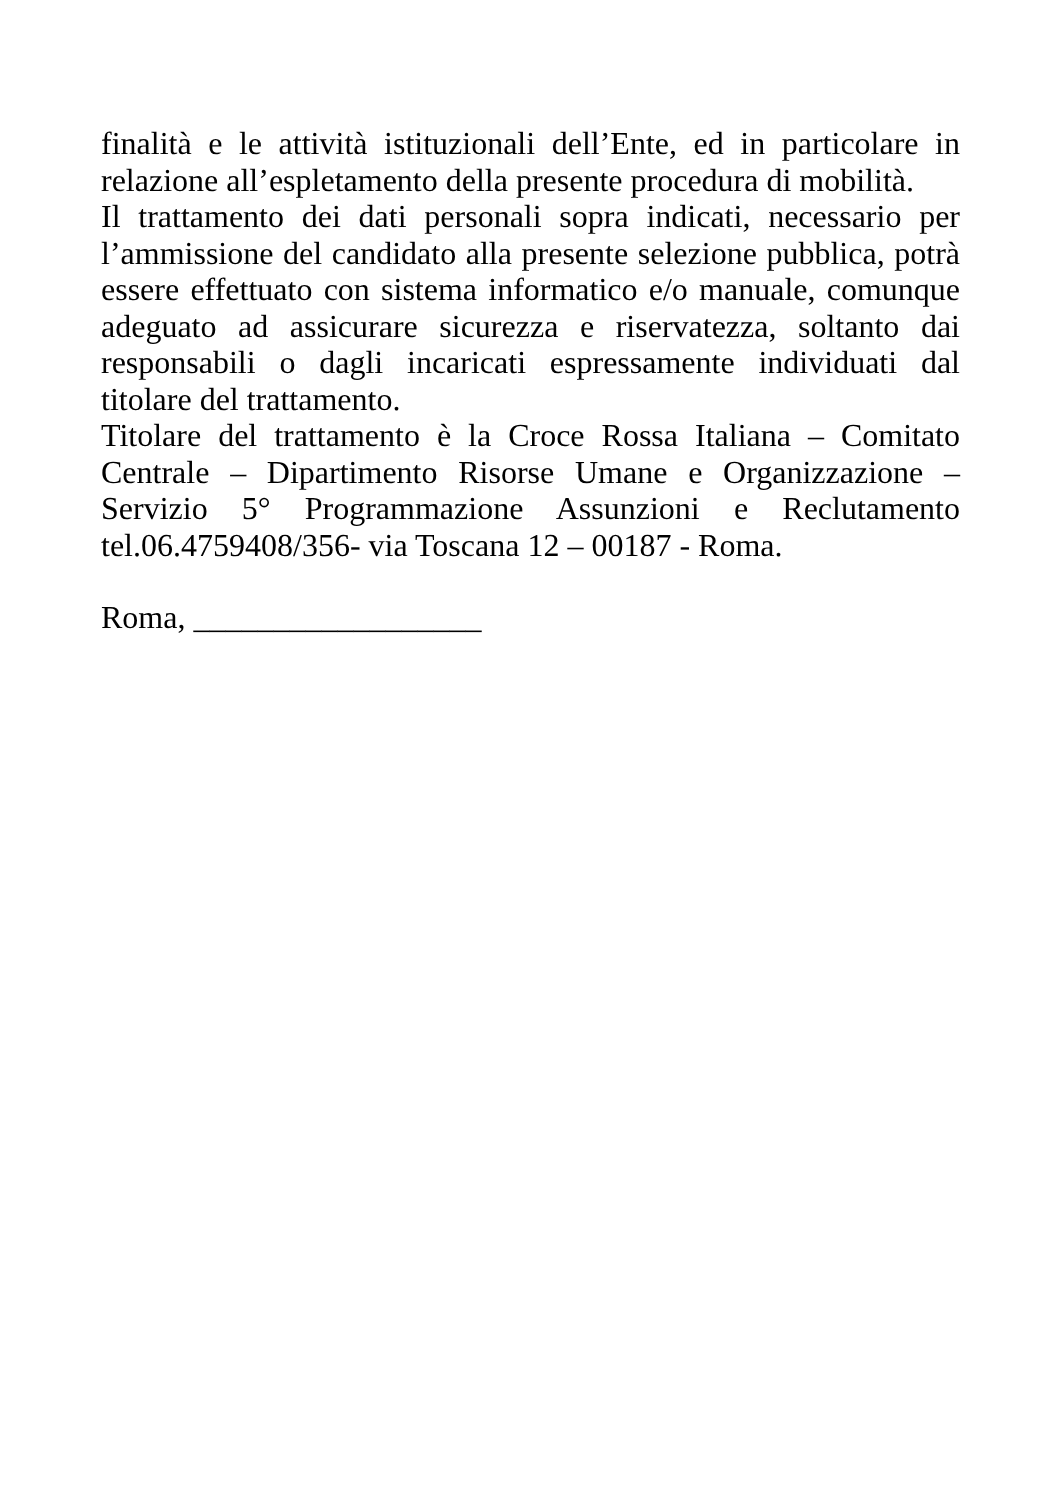finalità e le attività istituzionali dell’Ente, ed in particolare in relazione all’espletamento della presente procedura di mobilità.
Il trattamento dei dati personali sopra indicati, necessario per l’ammissione del candidato alla presente selezione pubblica, potrà essere effettuato con sistema informatico e/o manuale, comunque adeguato ad assicurare sicurezza e riservatezza, soltanto dai responsabili o dagli incaricati espressamente individuati dal titolare del trattamento.
Titolare del trattamento è la Croce Rossa Italiana – Comitato Centrale – Dipartimento Risorse Umane e Organizzazione – Servizio 5° Programmazione Assunzioni e Reclutamento tel.06.4759408/356- via Toscana 12 – 00187 - Roma.
Roma, __________________